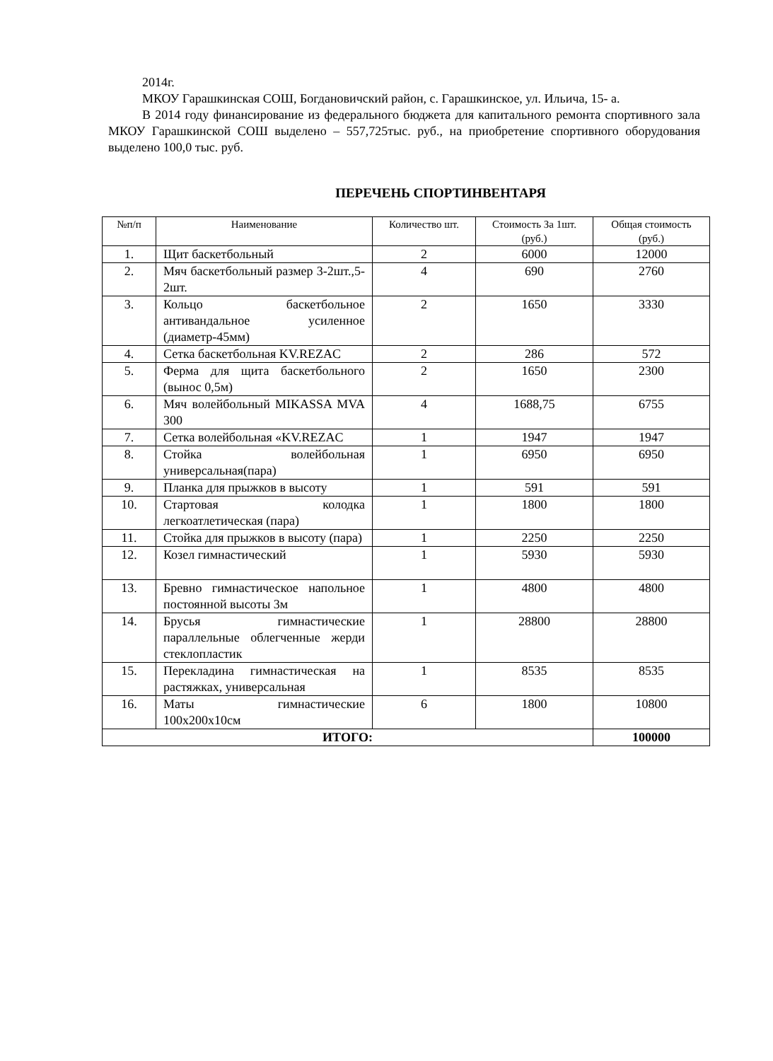2014г.
МКОУ Гарашкинская СОШ, Богдановичский район, с. Гарашкинское, ул. Ильича, 15- а.
В 2014 году финансирование из федерального бюджета для капитального ремонта спортивного зала МКОУ Гарашкинской СОШ выделено – 557,725тыс. руб., на приобретение спортивного оборудования выделено 100,0 тыс. руб.
ПЕРЕЧЕНЬ СПОРТИНВЕНТАРЯ
| №п/п | Наименование | Количество шт. | Стоимость За 1шт.(руб.) | Общая стоимость (руб.) |
| --- | --- | --- | --- | --- |
| 1. | Щит баскетбольный | 2 | 6000 | 12000 |
| 2. | Мяч баскетбольный размер 3-2шт.,5-2шт. | 4 | 690 | 2760 |
| 3. | Кольцо баскетбольное антивандальное усиленное (диаметр-45мм) | 2 | 1650 | 3330 |
| 4. | Сетка баскетбольная KV.REZAC | 2 | 286 | 572 |
| 5. | Ферма для щита баскетбольного (вынос 0,5м) | 2 | 1650 | 2300 |
| 6. | Мяч волейбольный MIKASSA MVA 300 | 4 | 1688,75 | 6755 |
| 7. | Сетка волейбольная «KV.REZAC | 1 | 1947 | 1947 |
| 8. | Стойка волейбольная универсальная(пара) | 1 | 6950 | 6950 |
| 9. | Планка для прыжков в высоту | 1 | 591 | 591 |
| 10. | Стартовая колодка легкоатлетическая (пара) | 1 | 1800 | 1800 |
| 11. | Стойка для прыжков в высоту (пара) | 1 | 2250 | 2250 |
| 12. | Козел гимнастический | 1 | 5930 | 5930 |
| 13. | Бревно гимнастическое напольное постоянной высоты 3м | 1 | 4800 | 4800 |
| 14. | Брусья гимнастические параллельные облегченные жерди стеклопластик | 1 | 28800 | 28800 |
| 15. | Перекладина гимнастическая на растяжках, универсальная | 1 | 8535 | 8535 |
| 16. | Маты гимнастические 100х200х10см | 6 | 1800 | 10800 |
| ИТОГО: | | | | 100000 |